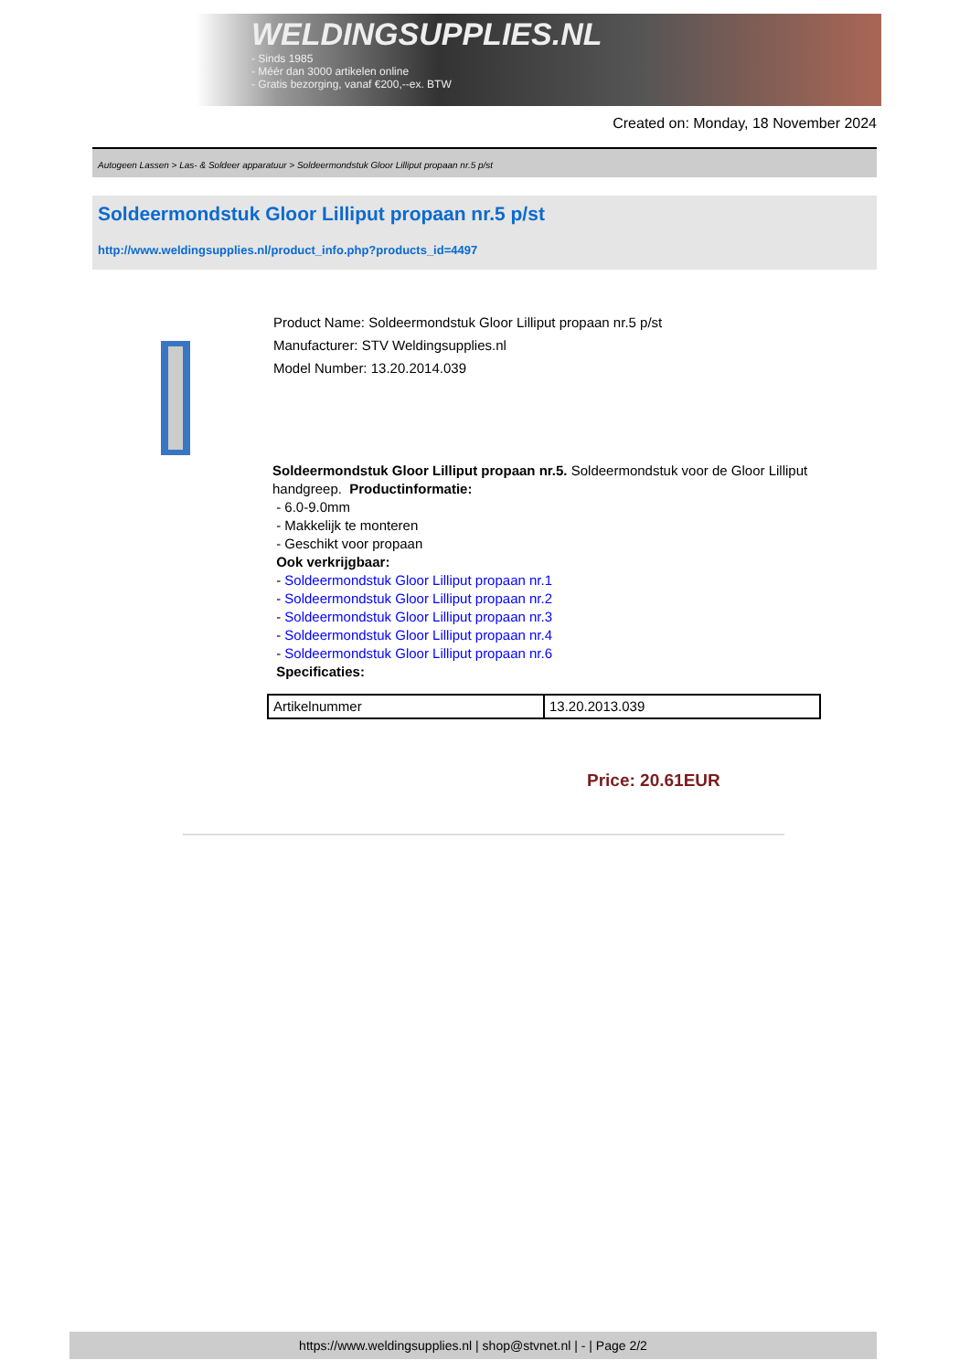WELDINGSUPPLIES.NL
- Sinds 1985
- Méér dan 3000 artikelen online
- Gratis bezorging, vanaf €200,--ex. BTW
Created on: Monday, 18 November 2024
Autogeen Lassen > Las- & Soldeer apparatuur > Soldeermondstuk Gloor Lilliput propaan nr.5 p/st
Soldeermondstuk Gloor Lilliput propaan nr.5 p/st
http://www.weldingsupplies.nl/product_info.php?products_id=4497
Product Name: Soldeermondstuk Gloor Lilliput propaan nr.5 p/st
Manufacturer: STV Weldingsupplies.nl
Model Number: 13.20.2014.039
Soldeermondstuk Gloor Lilliput propaan nr.5. Soldeermondstuk voor de Gloor Lilliput handgreep. Productinformatie:
- 6.0-9.0mm
- Makkelijk te monteren
- Geschikt voor propaan
Ook verkrijgbaar:
- Soldeermondstuk Gloor Lilliput propaan nr.1
- Soldeermondstuk Gloor Lilliput propaan nr.2
- Soldeermondstuk Gloor Lilliput propaan nr.3
- Soldeermondstuk Gloor Lilliput propaan nr.4
- Soldeermondstuk Gloor Lilliput propaan nr.6
Specificaties:
| Artikelnummer | 13.20.2013.039 |
Price: 20.61EUR
https://www.weldingsupplies.nl | shop@stvnet.nl | - | Page 2/2